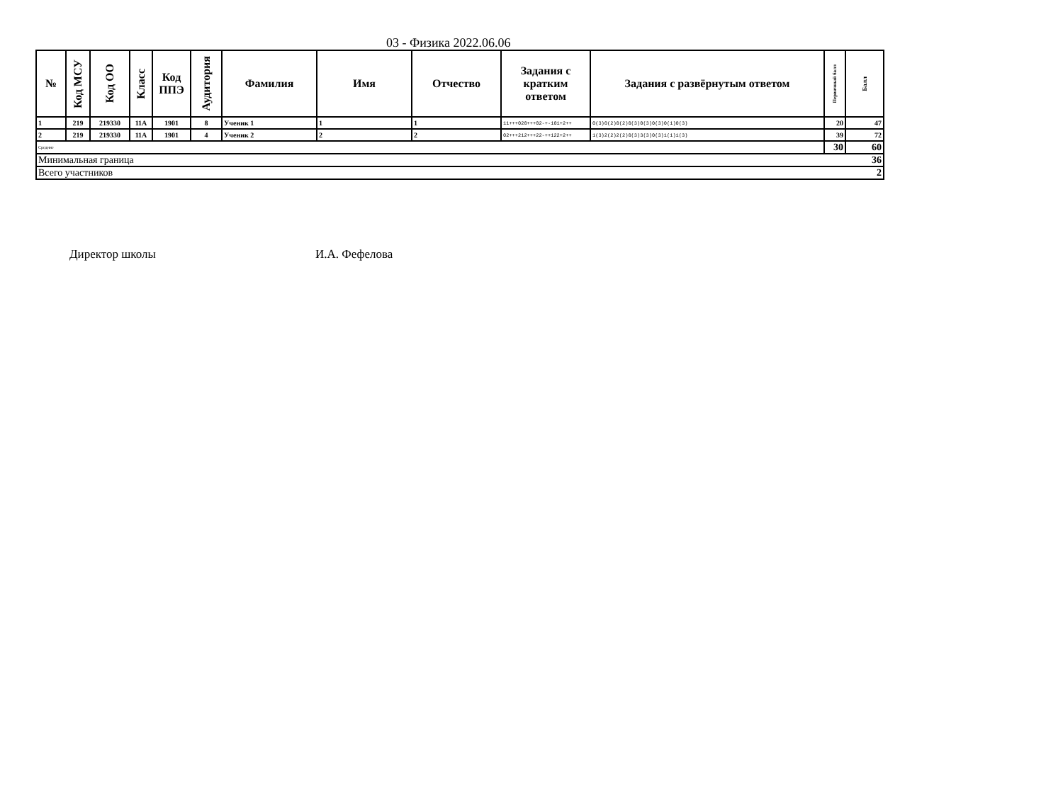03 - Физика 2022.06.06
| № | Код МСУ | Код ОО | Класс | Код ППЭ | Аудитория | Фамилия | Имя | Отчество | Задания с кратким ответом | Задания с развёрнутым ответом | Первичный балл | Балл |
| --- | --- | --- | --- | --- | --- | --- | --- | --- | --- | --- | --- | --- |
| 1 | 219 | 219330 | 11А | 1901 | 8 | Ученик 1 | 1 | 1 | 11+++020+++02-+-101+2++ | 0(3)0(2)0(2)0(3)0(3)0(3)0(1)0(3) | 20 | 47 |
| 2 | 219 | 219330 | 11А | 1901 | 4 | Ученик 2 | 2 | 2 | 02+++212+++22-++122+2++ | 1(3)2(2)2(2)0(3)3(3)0(3)1(1)1(3) | 39 | 72 |
| Средние | | | | | | | | | | | 30 | 60 |
| Минимальная граница | | | | | | | | | | | | 36 |
| Всего участников | | | | | | | | | | | | 2 |
Директор школы И.А. Фефелова